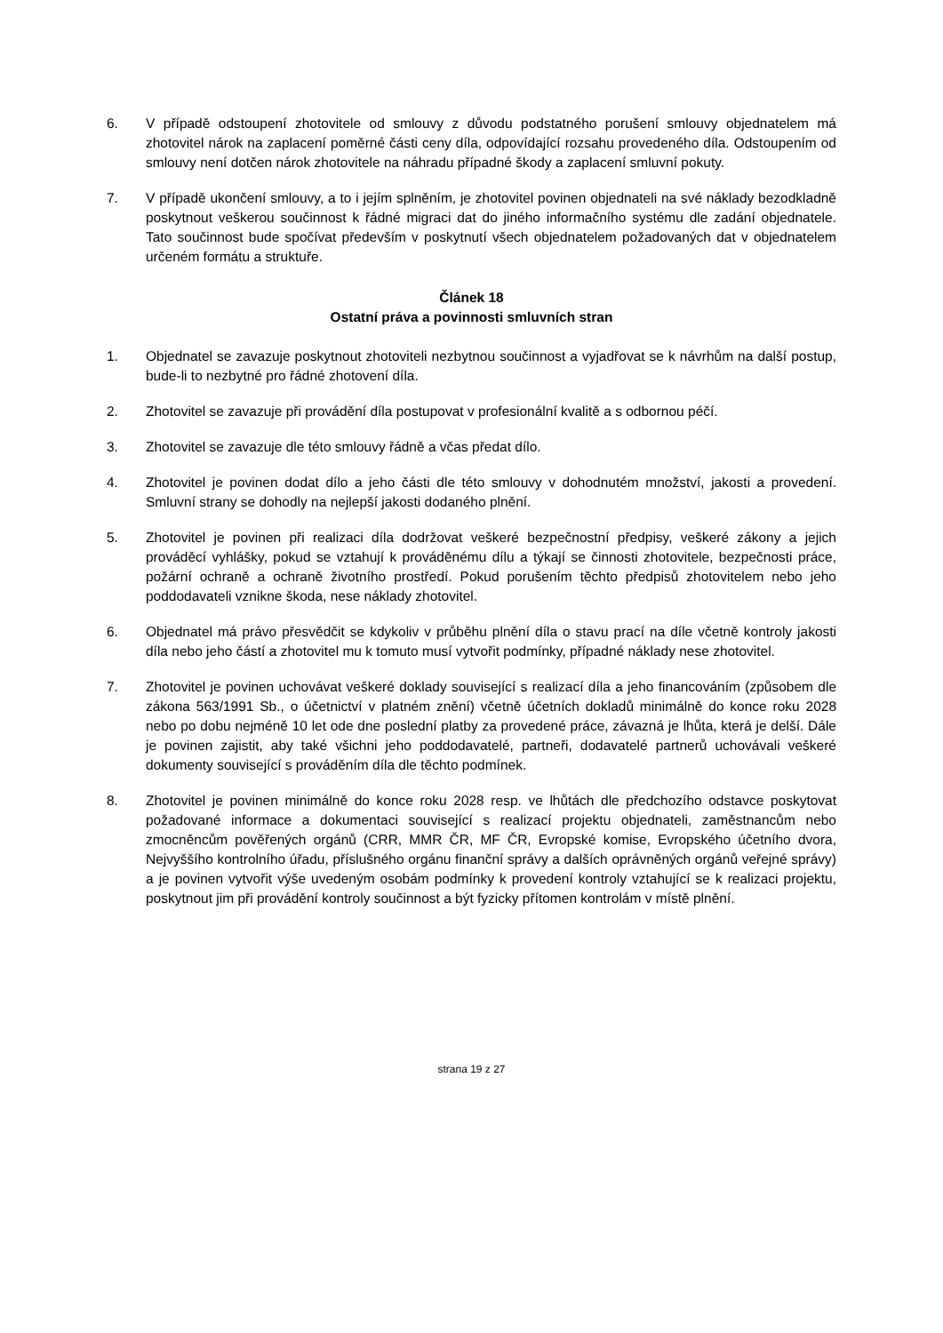6. V případě odstoupení zhotovitele od smlouvy z důvodu podstatného porušení smlouvy objednatelem má zhotovitel nárok na zaplacení poměrné části ceny díla, odpovídající rozsahu provedeného díla. Odstoupením od smlouvy není dotčen nárok zhotovitele na náhradu případné škody a zaplacení smluvní pokuty.
7. V případě ukončení smlouvy, a to i jejím splněním, je zhotovitel povinen objednateli na své náklady bezodkladně poskytnout veškerou součinnost k řádné migraci dat do jiného informačního systému dle zadání objednatele. Tato součinnost bude spočívat především v poskytnutí všech objednatelem požadovaných dat v objednatelem určeném formátu a struktuře.
Článek 18
Ostatní práva a povinnosti smluvních stran
1. Objednatel se zavazuje poskytnout zhotoviteli nezbytnou součinnost a vyjadřovat se k návrhům na další postup, bude-li to nezbytné pro řádné zhotovení díla.
2. Zhotovitel se zavazuje při provádění díla postupovat v profesionální kvalitě a s odbornou péčí.
3. Zhotovitel se zavazuje dle této smlouvy řádně a včas předat dílo.
4. Zhotovitel je povinen dodat dílo a jeho části dle této smlouvy v dohodnutém množství, jakosti a provedení. Smluvní strany se dohodly na nejlepší jakosti dodaného plnění.
5. Zhotovitel je povinen při realizaci díla dodržovat veškeré bezpečnostní předpisy, veškeré zákony a jejich prováděcí vyhlášky, pokud se vztahují k prováděnému dílu a týkají se činnosti zhotovitele, bezpečnosti práce, požární ochraně a ochraně životního prostředí. Pokud porušením těchto předpisů zhotovitelem nebo jeho poddodavateli vznikne škoda, nese náklady zhotovitel.
6. Objednatel má právo přesvědčit se kdykoliv v průběhu plnění díla o stavu prací na díle včetně kontroly jakosti díla nebo jeho částí a zhotovitel mu k tomuto musí vytvořit podmínky, případné náklady nese zhotovitel.
7. Zhotovitel je povinen uchovávat veškeré doklady související s realizací díla a jeho financováním (způsobem dle zákona 563/1991 Sb., o účetnictví v platném znění) včetně účetních dokladů minimálně do konce roku 2028 nebo po dobu nejméně 10 let ode dne poslední platby za provedené práce, závazná je lhůta, která je delší. Dále je povinen zajistit, aby také všichni jeho poddodavatelé, partneři, dodavatelé partnerů uchovávali veškeré dokumenty související s prováděním díla dle těchto podmínek.
8. Zhotovitel je povinen minimálně do konce roku 2028 resp. ve lhůtách dle předchozího odstavce poskytovat požadované informace a dokumentaci související s realizací projektu objednateli, zaměstnancům nebo zmocněncům pověřených orgánů (CRR, MMR ČR, MF ČR, Evropské komise, Evropského účetního dvora, Nejvyššího kontrolního úřadu, příslušného orgánu finanční správy a dalších oprávněných orgánů veřejné správy) a je povinen vytvořit výše uvedeným osobám podmínky k provedení kontroly vztahující se k realizaci projektu, poskytnout jim při provádění kontroly součinnost a být fyzicky přítomen kontrolám v místě plnění.
strana 19 z 27